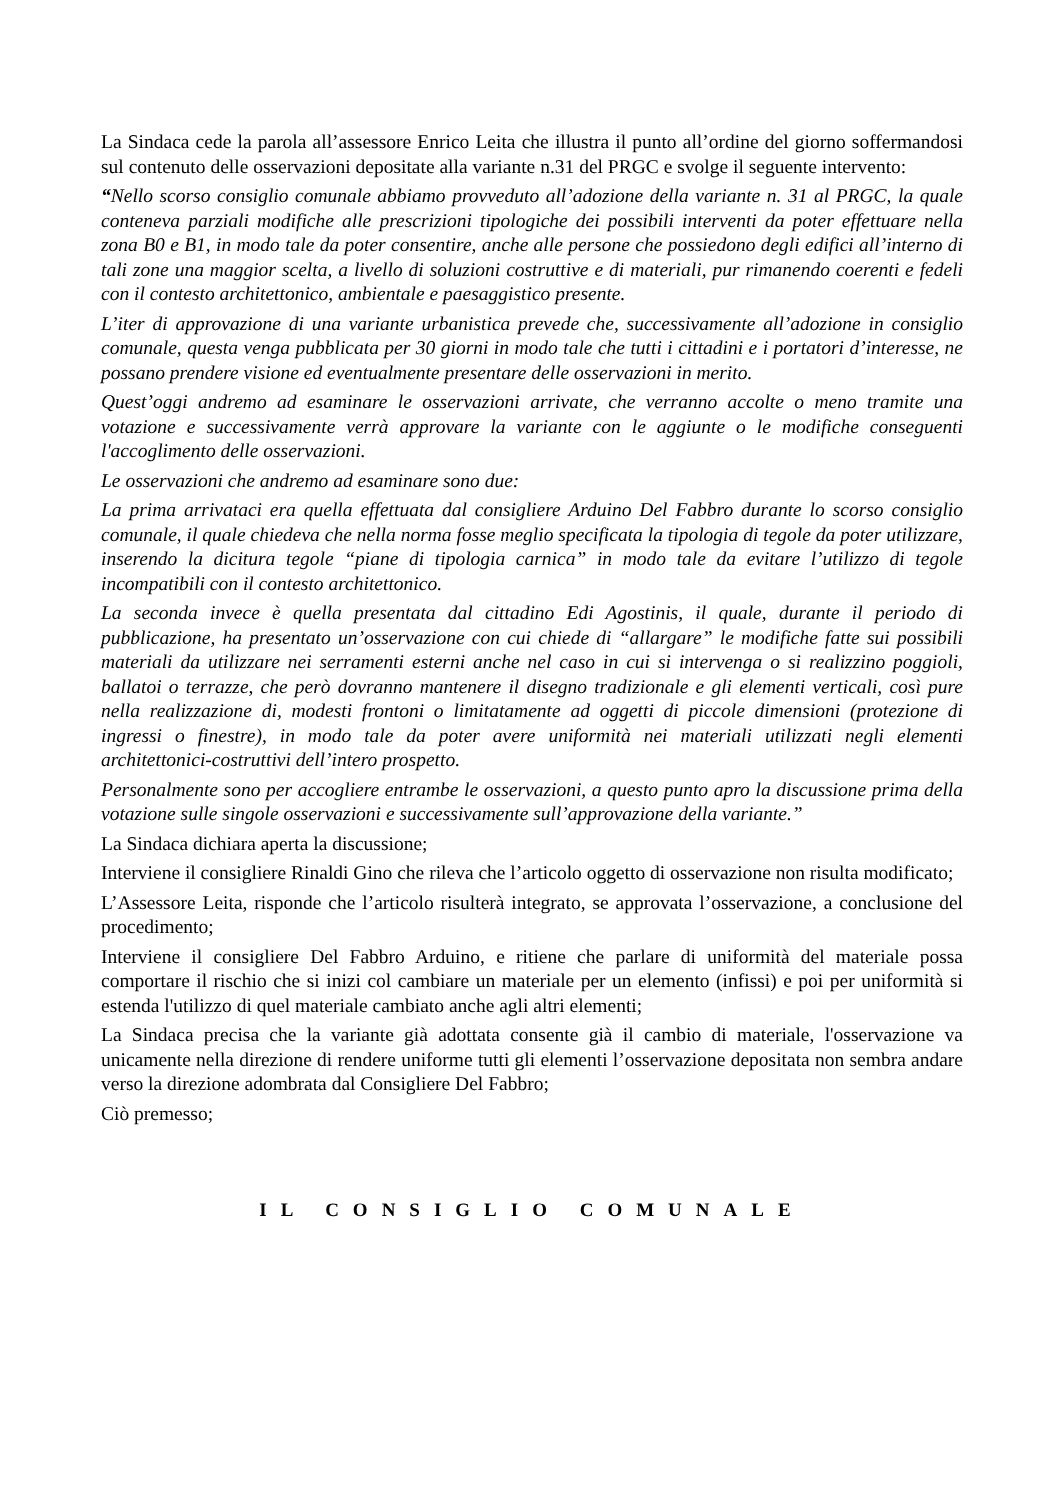La Sindaca cede la parola all’assessore Enrico Leita che illustra il punto all’ordine del giorno soffermandosi sul contenuto delle osservazioni depositate alla variante n.31 del PRGC e svolge il seguente intervento:
“Nello scorso consiglio comunale abbiamo provveduto all’adozione della variante n. 31 al PRGC, la quale conteneva parziali modifiche alle prescrizioni tipologiche dei possibili interventi da poter effettuare nella zona B0 e B1, in modo tale da poter consentire, anche alle persone che possiedono degli edifici all’interno di tali zone una maggior scelta, a livello di soluzioni costruttive e di materiali, pur rimanendo coerenti e fedeli con il contesto architettonico, ambientale e paesaggistico presente.
L’iter di approvazione di una variante urbanistica prevede che, successivamente all’adozione in consiglio comunale, questa venga pubblicata per 30 giorni in modo tale che tutti i cittadini e i portatori d’interesse, ne possano prendere visione ed eventualmente presentare delle osservazioni in merito.
Quest’oggi andremo ad esaminare le osservazioni arrivate, che verranno accolte o meno tramite una votazione e successivamente verrà approvare la variante con le aggiunte o le modifiche conseguenti l'accoglimento delle osservazioni.
Le osservazioni che andremo ad esaminare sono due:
La prima arrivataci era quella effettuata dal consigliere Arduino Del Fabbro durante lo scorso consiglio comunale, il quale chiedeva che nella norma fosse meglio specificata la tipologia di tegole da poter utilizzare, inserendo la dicitura tegole “piane di tipologia carnica” in modo tale da evitare l’utilizzo di tegole incompatibili con il contesto architettonico.
La seconda invece è quella presentata dal cittadino Edi Agostinis, il quale, durante il periodo di pubblicazione, ha presentato un’osservazione con cui chiede di “allargare” le modifiche fatte sui possibili materiali da utilizzare nei serramenti esterni anche nel caso in cui si intervenga o si realizzino poggioli, ballatoi o terrazze, che però dovranno mantenere il disegno tradizionale e gli elementi verticali, così pure nella realizzazione di, modesti frontoni o limitatamente ad oggetti di piccole dimensioni (protezione di ingressi o finestre), in modo tale da poter avere uniformità nei materiali utilizzati negli elementi architettonici-costruttivi dell’intero prospetto.
Personalmente sono per accogliere entrambe le osservazioni, a questo punto apro la discussione prima della votazione sulle singole osservazioni e successivamente sull’approvazione della variante.”
La Sindaca dichiara aperta la discussione;
Interviene il consigliere Rinaldi Gino che rileva che l’articolo oggetto di osservazione non risulta modificato;
L’Assessore Leita, risponde che l’articolo risulterà integrato, se approvata l’osservazione, a conclusione del procedimento;
Interviene il consigliere Del Fabbro Arduino, e ritiene che parlare di uniformità del materiale possa comportare il rischio che si inizi col cambiare un materiale per un elemento (infissi) e poi per uniformità si estenda l'utilizzo di quel materiale cambiato anche agli altri elementi;
La Sindaca precisa che la variante già adottata consente già il cambio di materiale, l'osservazione va unicamente nella direzione di rendere uniforme tutti gli elementi l’osservazione depositata non sembra andare verso la direzione adombrata dal Consigliere Del Fabbro;
Ciò premesso;
IL CONSIGLIO COMUNALE